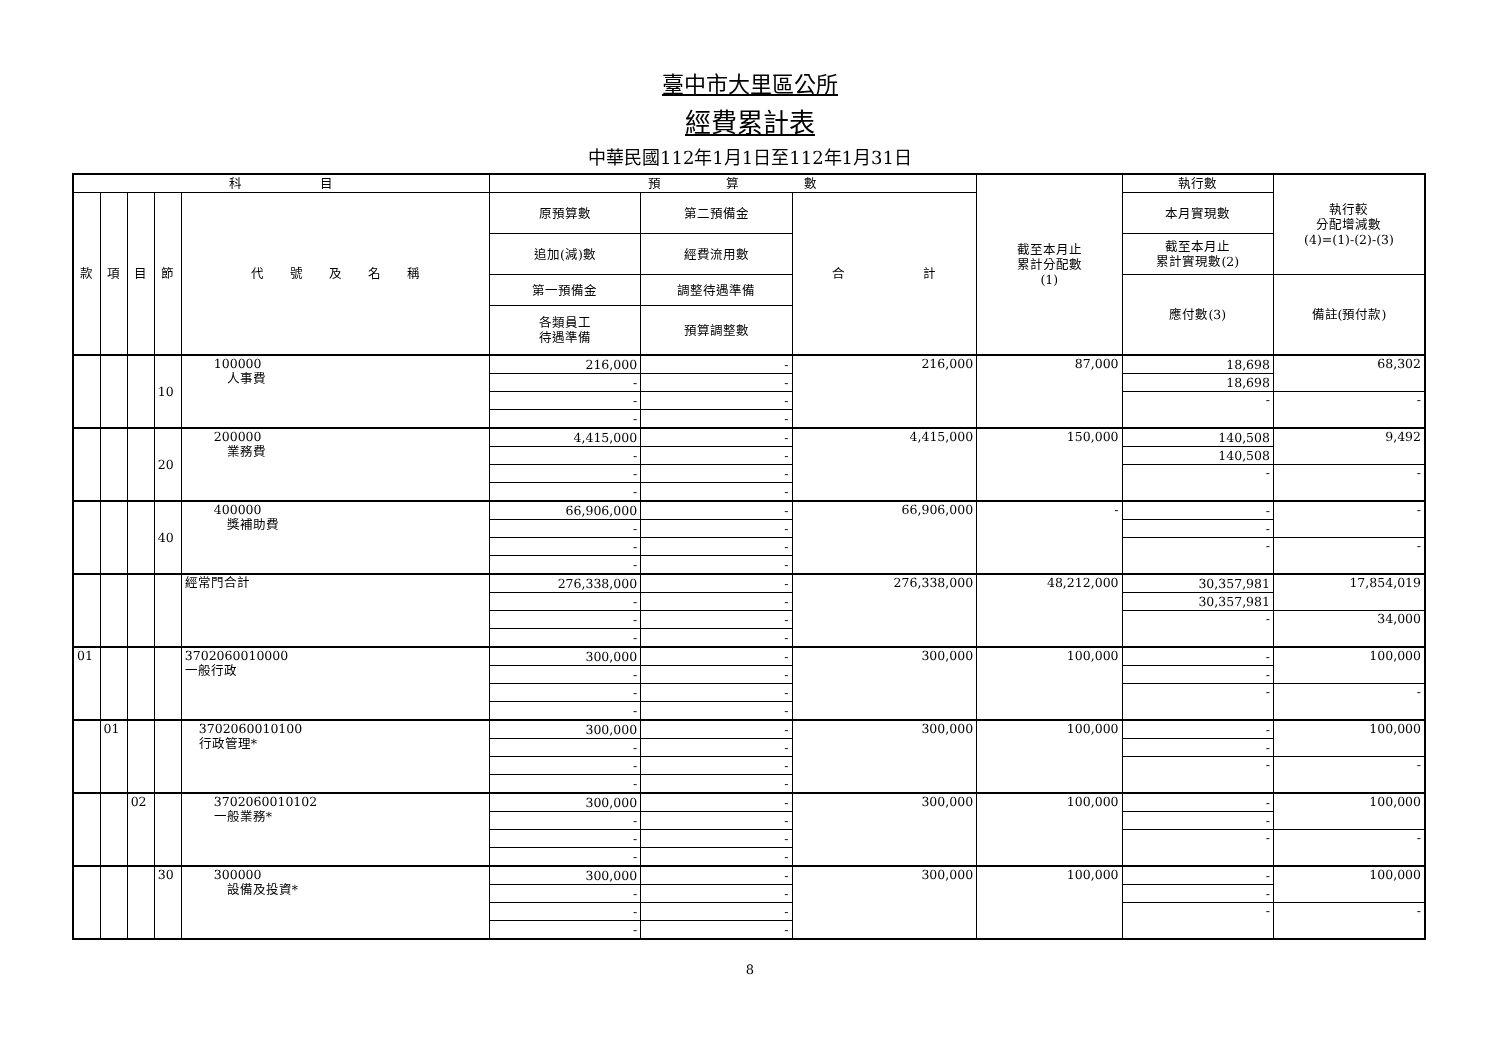臺中市大里區公所
經費累計表
中華民國112年1月1日至112年1月31日
| 科 目 | | | | | 預 算 數 | | | 截至本月止 累計分配數 (1) | 執行數 | 執行較 分配增減數 (4)=(1)-(2)-(3) |
| --- | --- | --- | --- | --- | --- | --- | --- | --- | --- | --- |
| 款 | 項 | 目 | 節 | 代 號 及 名 稱 | 原預算數 | 第二預備金 | 合 計 | | 本月實現數 | |
| | | | | | 追加(減)數 | 經費流用數 | | | 截至本月止 累計實現數(2) | |
| | | | | | 第一預備金 | 調整待遇準備 | | | 應付數(3) | 備註(預付款) |
| | | | | | 各類員工 待遇準備 | 預算調整數 | | | | |
| | | | 10 | 100000 人事費 | 216,000 | - | 216,000 | 87,000 | 18,698 | 68,302 |
| | | | | | - | - | | | 18,698 | |
| | | | | | - | - | | | - | - |
| | | | | | - | - | | | | |
| | | | 20 | 200000 業務費 | 4,415,000 | - | 4,415,000 | 150,000 | 140,508 | 9,492 |
| | | | | | - | - | | | 140,508 | |
| | | | | | - | - | | | - | - |
| | | | | | - | - | | | | |
| | | | 40 | 400000 獎補助費 | 66,906,000 | - | 66,906,000 | - | - | - |
| | | | | | - | - | | | - | |
| | | | | | - | - | | | - | - |
| | | | | | - | - | | | | |
| | | | | 經常門合計 | 276,338,000 | - | 276,338,000 | 48,212,000 | 30,357,981 | 17,854,019 |
| | | | | | - | - | | | 30,357,981 | |
| | | | | | - | - | | | - | 34,000 |
| | | | | | - | - | | | | |
| 01 | | | | 3702060010000 一般行政 | 300,000 | - | 300,000 | 100,000 | - | 100,000 |
| | | | | | - | - | | | - | |
| | | | | | - | - | | | - | - |
| | | | | | - | - | | | | |
| | 01 | | | 3702060010100 行政管理* | 300,000 | - | 300,000 | 100,000 | - | 100,000 |
| | | | | | - | - | | | - | |
| | | | | | - | - | | | - | - |
| | | | | | - | - | | | | |
| | | 02 | | 3702060010102 一般業務* | 300,000 | - | 300,000 | 100,000 | - | 100,000 |
| | | | | | - | - | | | - | |
| | | | | | - | - | | | - | - |
| | | | | | - | - | | | | |
| | | | 30 | 300000 設備及投資* | 300,000 | - | 300,000 | 100,000 | - | 100,000 |
| | | | | | - | - | | | - | |
| | | | | | - | - | | | - | - |
| | | | | | - | - | | | | |
8